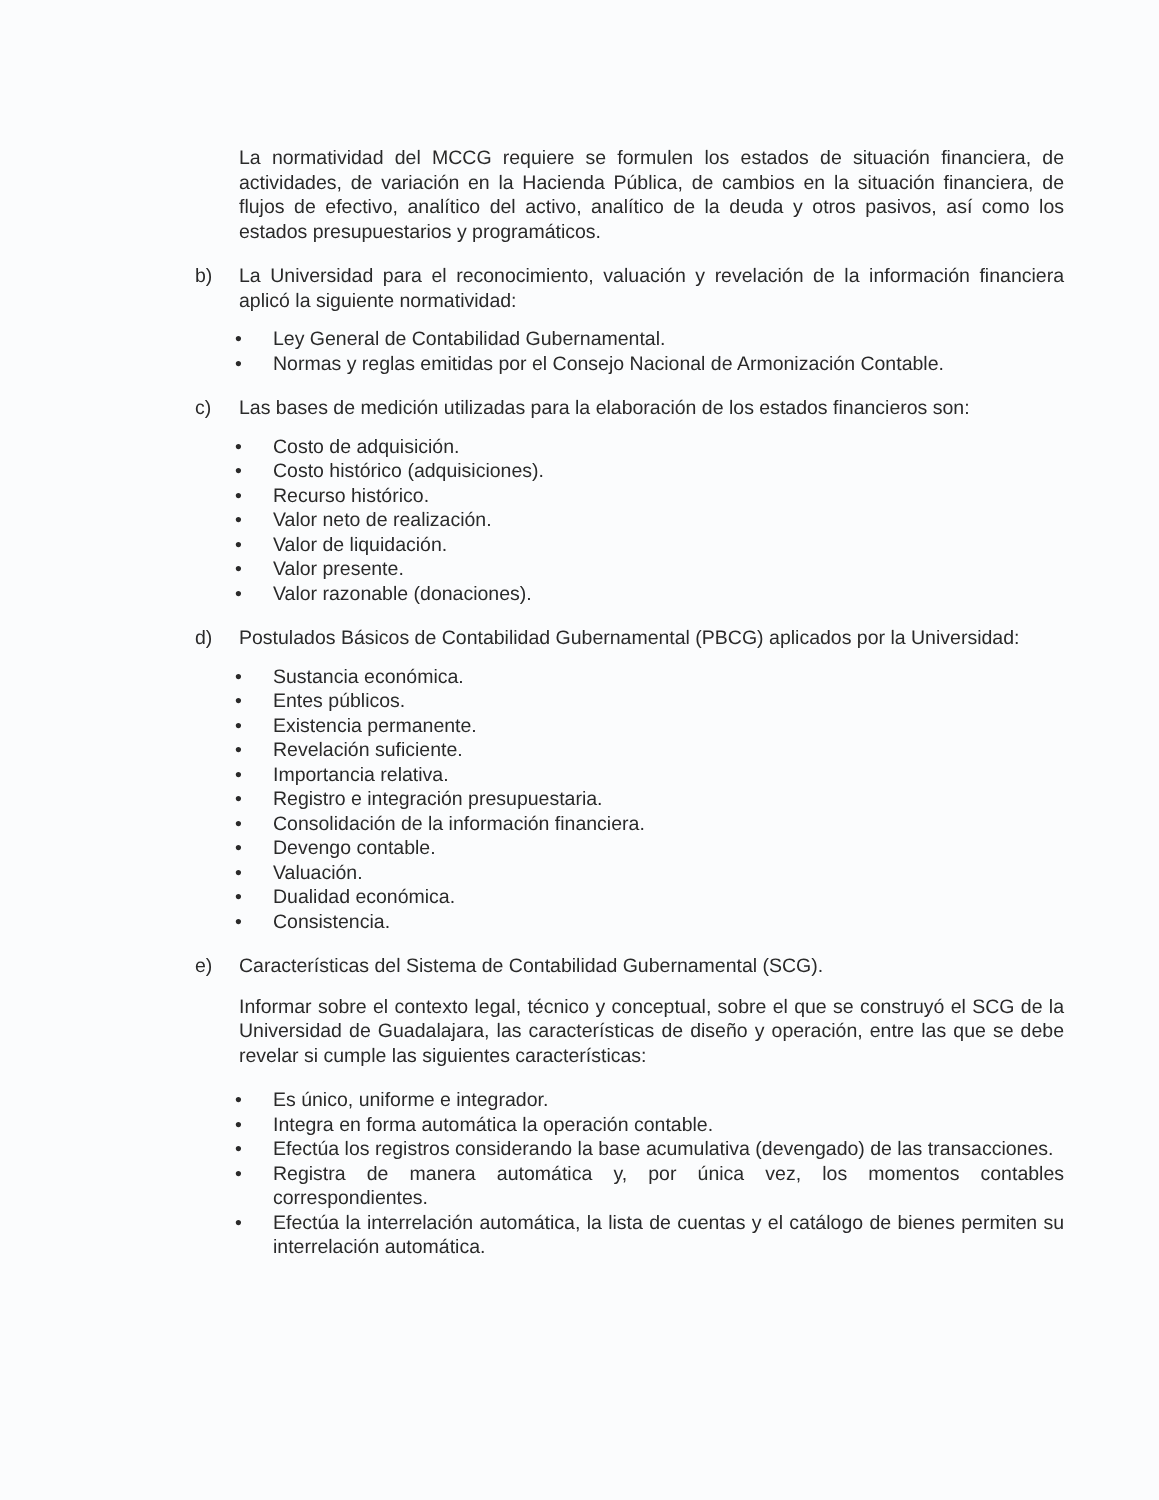La normatividad del MCCG requiere se formulen los estados de situación financiera, de actividades, de variación en la Hacienda Pública, de cambios en la situación financiera, de flujos de efectivo, analítico del activo, analítico de la deuda y otros pasivos, así como los estados presupuestarios y programáticos.
b) La Universidad para el reconocimiento, valuación y revelación de la información financiera aplicó la siguiente normatividad:
• Ley General de Contabilidad Gubernamental.
• Normas y reglas emitidas por el Consejo Nacional de Armonización Contable.
c) Las bases de medición utilizadas para la elaboración de los estados financieros son:
• Costo de adquisición.
• Costo histórico (adquisiciones).
• Recurso histórico.
• Valor neto de realización.
• Valor de liquidación.
• Valor presente.
• Valor razonable (donaciones).
d) Postulados Básicos de Contabilidad Gubernamental (PBCG) aplicados por la Universidad:
• Sustancia económica.
• Entes públicos.
• Existencia permanente.
• Revelación suficiente.
• Importancia relativa.
• Registro e integración presupuestaria.
• Consolidación de la información financiera.
• Devengo contable.
• Valuación.
• Dualidad económica.
• Consistencia.
e) Características del Sistema de Contabilidad Gubernamental (SCG).
Informar sobre el contexto legal, técnico y conceptual, sobre el que se construyó el SCG de la Universidad de Guadalajara, las características de diseño y operación, entre las que se debe revelar si cumple las siguientes características:
• Es único, uniforme e integrador.
• Integra en forma automática la operación contable.
• Efectúa los registros considerando la base acumulativa (devengado) de las transacciones.
• Registra de manera automática y, por única vez, los momentos contables correspondientes.
• Efectúa la interrelación automática, la lista de cuentas y el catálogo de bienes permiten su interrelación automática.